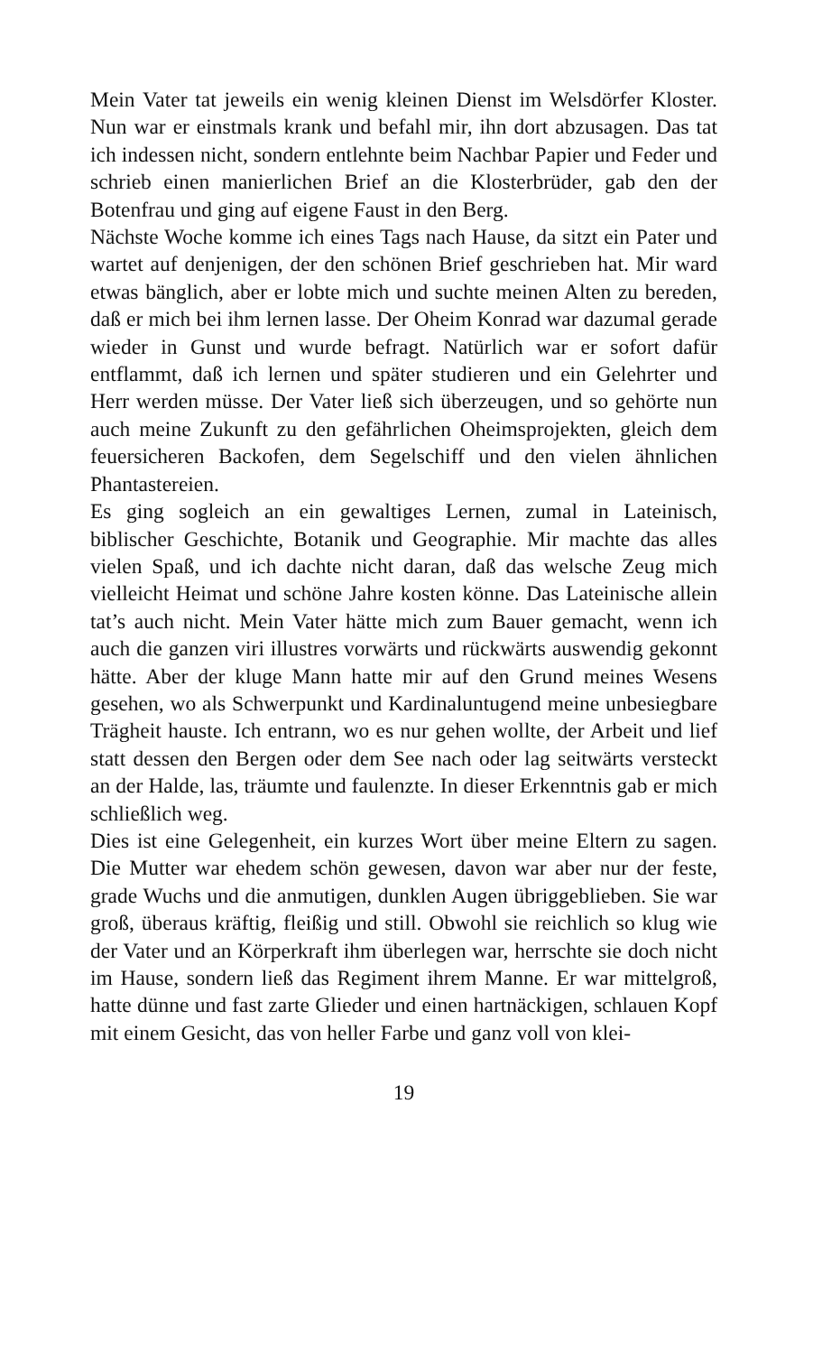Mein Vater tat jeweils ein wenig kleinen Dienst im Welsdörfer Kloster. Nun war er einstmals krank und befahl mir, ihn dort abzusagen. Das tat ich indessen nicht, sondern entlehnte beim Nachbar Papier und Feder und schrieb einen manierlichen Brief an die Klosterbrüder, gab den der Botenfrau und ging auf eigene Faust in den Berg.
Nächste Woche komme ich eines Tags nach Hause, da sitzt ein Pater und wartet auf denjenigen, der den schönen Brief geschrieben hat. Mir ward etwas bänglich, aber er lobte mich und suchte meinen Alten zu bereden, daß er mich bei ihm lernen lasse. Der Oheim Konrad war dazumal gerade wieder in Gunst und wurde befragt. Natürlich war er sofort dafür entflammt, daß ich lernen und später studieren und ein Gelehrter und Herr werden müsse. Der Vater ließ sich überzeugen, und so gehörte nun auch meine Zukunft zu den gefährlichen Oheimsprojekten, gleich dem feuersicheren Backofen, dem Segelschiff und den vielen ähnlichen Phantastereien.
Es ging sogleich an ein gewaltiges Lernen, zumal in Lateinisch, biblischer Geschichte, Botanik und Geographie. Mir machte das alles vielen Spaß, und ich dachte nicht daran, daß das welsche Zeug mich vielleicht Heimat und schöne Jahre kosten könne. Das Lateinische allein tat’s auch nicht. Mein Vater hätte mich zum Bauer gemacht, wenn ich auch die ganzen viri illustres vorwärts und rückwärts auswendig gekonnt hätte. Aber der kluge Mann hatte mir auf den Grund meines Wesens gesehen, wo als Schwerpunkt und Kardinaluntugend meine unbesiegbare Trägheit hauste. Ich entrann, wo es nur gehen wollte, der Arbeit und lief statt dessen den Bergen oder dem See nach oder lag seitwärts versteckt an der Halde, las, träumte und faulenzte. In dieser Erkenntnis gab er mich schließlich weg.
Dies ist eine Gelegenheit, ein kurzes Wort über meine Eltern zu sagen. Die Mutter war ehedem schön gewesen, davon war aber nur der feste, grade Wuchs und die anmutigen, dunklen Augen übriggeblieben. Sie war groß, überaus kräftig, fleißig und still. Obwohl sie reichlich so klug wie der Vater und an Körperkraft ihm überlegen war, herrschte sie doch nicht im Hause, sondern ließ das Regiment ihrem Manne. Er war mittelgroß, hatte dünne und fast zarte Glieder und einen hartnäckigen, schlauen Kopf mit einem Gesicht, das von heller Farbe und ganz voll von klei-
19